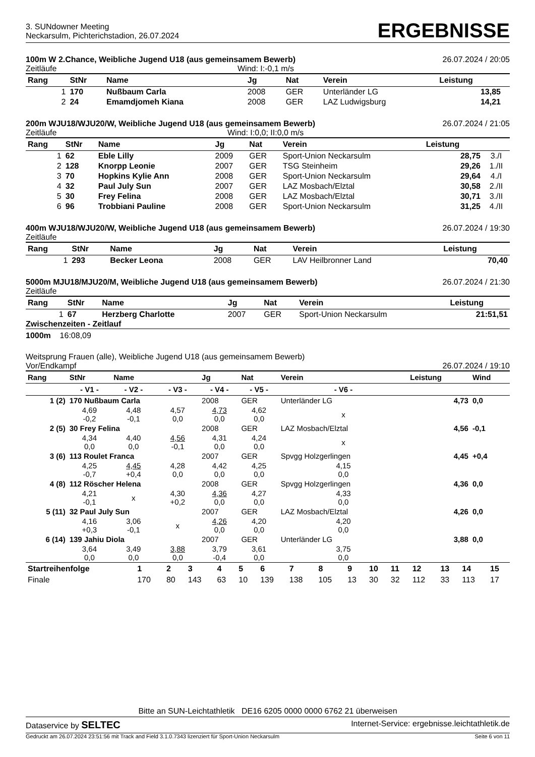3. SUNdowner Meeting
Neckarsulm, Pichterichstadion, 26.07.2024
ERGEBNISSE
100m W 2.Chance, Weibliche Jugend U18 (aus gemeinsamem Bewerb) 26.07.2024 / 20:05
Zeitläufe Wind: I:-0,1 m/s
| Rang | StNr | Name | Jg | Nat | Verein | Leistung | |
| --- | --- | --- | --- | --- | --- | --- | --- |
| 1 | 170 | Nußbaum Carla | 2008 | GER | Unterländer LG | 13,85 | |
| 2 | 24 | Emamdjomeh Kiana | 2008 | GER | LAZ Ludwigsburg | 14,21 | |
200m WJU18/WJU20/W, Weibliche Jugend U18 (aus gemeinsamem Bewerb) 26.07.2024 / 21:05
Zeitläufe Wind: I:0,0; II:0,0 m/s
| Rang | StNr | Name | Jg | Nat | Verein | Leistung | |
| --- | --- | --- | --- | --- | --- | --- | --- |
| 1 | 62 | Eble Lilly | 2009 | GER | Sport-Union Neckarsulm | 28,75 | 3./I |
| 2 | 128 | Knorpp Leonie | 2007 | GER | TSG Steinheim | 29,26 | 1./II |
| 3 | 70 | Hopkins Kylie Ann | 2008 | GER | Sport-Union Neckarsulm | 29,64 | 4./I |
| 4 | 32 | Paul July Sun | 2007 | GER | LAZ Mosbach/Elztal | 30,58 | 2./II |
| 5 | 30 | Frey Felina | 2008 | GER | LAZ Mosbach/Elztal | 30,71 | 3./II |
| 6 | 96 | Trobbiani Pauline | 2008 | GER | Sport-Union Neckarsulm | 31,25 | 4./II |
400m WJU18/WJU20/W, Weibliche Jugend U18 (aus gemeinsamem Bewerb) 26.07.2024 / 19:30
Zeitläufe
| Rang | StNr | Name | Jg | Nat | Verein | Leistung |
| --- | --- | --- | --- | --- | --- | --- |
| 1 | 293 | Becker Leona | 2008 | GER | LAV Heilbronner Land | 70,40 |
5000m MJU18/MJU20/M, Weibliche Jugend U18 (aus gemeinsamem Bewerb) 26.07.2024 / 21:30
Zeitläufe
| Rang | StNr | Name | Jg | Nat | Verein | Leistung |
| --- | --- | --- | --- | --- | --- | --- |
| 1 | 67 | Herzberg Charlotte | 2007 | GER | Sport-Union Neckarsulm | 21:51,51 |
Zwischenzeiten - Zeitlauf
1000m 16:08,09
Weitsprung Frauen (alle), Weibliche Jugend U18 (aus gemeinsamem Bewerb)
Vor/Endkampf 26.07.2024 / 19:10
| Rang | StNr | Name | | Jg | Nat | Verein | Leistung | Wind |
| --- | --- | --- | --- | --- | --- | --- | --- | --- |
| | - V1 - | - V2 - | - V3 - | - V4 - | - V5 - | - V6 - | | |
| 1 (2) | 170 Nußbaum Carla | | | 2008 | GER | Unterländer LG | 4,73 | 0,0 |
| | 4,69 -0,2 | 4,48 -0,1 | 4,57 0,0 | 4,73 0,0 | 4,62 0,0 | x | | |
| 2 (5) | 30 Frey Felina | | | 2008 | GER | LAZ Mosbach/Elztal | 4,56 | -0,1 |
| | 4,34 0,0 | 4,40 0,0 | 4,56 -0,1 | 4,31 0,0 | 4,24 0,0 | x | | |
| 3 (6) | 113 Roulet Franca | | | 2007 | GER | Spvgg Holzgerlingen | 4,45 | +0,4 |
| | 4,25 -0,7 | 4,45 +0,4 | 4,28 0,0 | 4,42 0,0 | 4,25 0,0 | 4,15 0,0 | | |
| 4 (8) | 112 Röscher Helena | | | 2008 | GER | Spvgg Holzgerlingen | 4,36 | 0,0 |
| | 4,21 -0,1 | x | 4,30 +0,2 | 4,36 0,0 | 4,27 0,0 | 4,33 0,0 | | |
| 5 (11) | 32 Paul July Sun | | | 2007 | GER | LAZ Mosbach/Elztal | 4,26 | 0,0 |
| | 4,16 +0,3 | 3,06 -0,1 | x | 4,26 0,0 | 4,20 0,0 | 4,20 0,0 | | |
| 6 (14) | 139 Jahiu Diola | | | 2007 | GER | Unterländer LG | 3,88 | 0,0 |
| | 3,64 0,0 | 3,49 0,0 | 3,88 0,0 | 3,79 -0,4 | 3,61 0,0 | 3,75 0,0 | | |
| Startreihenfolge | 1 | 2 | 3 | 4 | 5 | 6 | 7 | 8 | 9 | 10 | 11 | 12 | 13 | 14 | 15 |
| --- | --- | --- | --- | --- | --- | --- | --- | --- | --- | --- | --- | --- | --- | --- | --- |
| Finale | 170 | 80 | 143 | 63 | 10 | 139 | 138 | 105 | 13 | 30 | 32 | 112 | 33 | 113 | 17 |
Bitte an SUN-Leichtathletik DE16 6205 0000 0000 6762 21 überweisen
Dataservice by SELTEC Internet-Service: ergebnisse.leichtathletik.de
Gedruckt am 26.07.2024 23:51:56 mit Track and Field 3.1.0.7343 lizenziert für Sport-Union Neckarsulm Seite 6 von 11